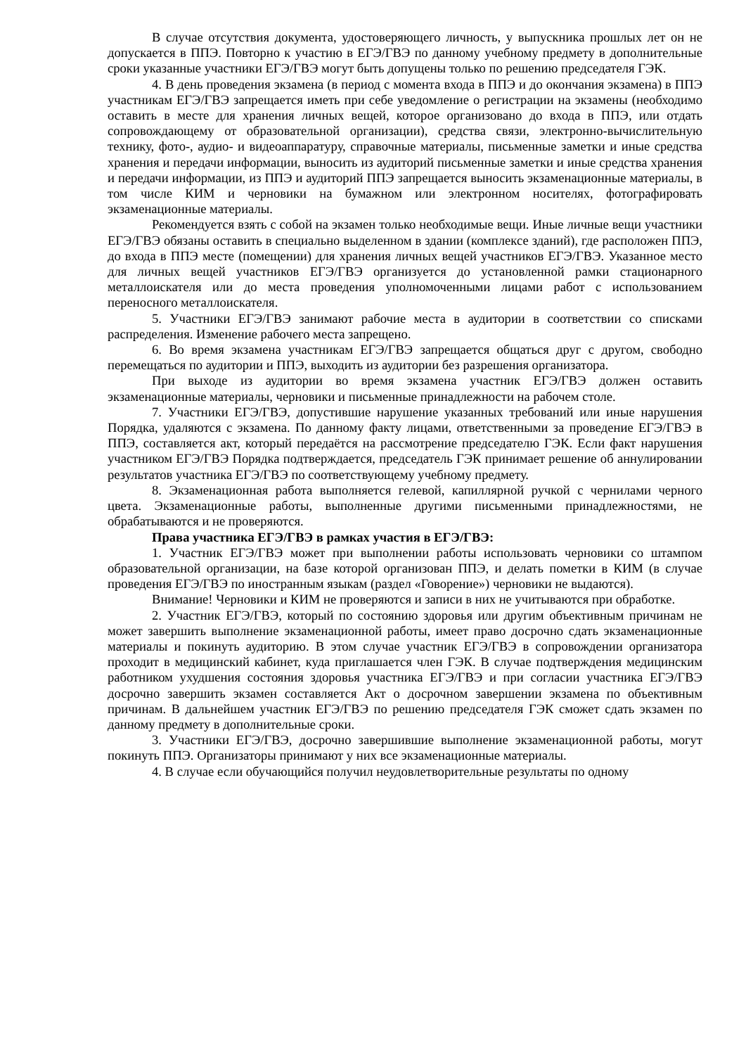В случае отсутствия документа, удостоверяющего личность, у выпускника прошлых лет он не допускается в ППЭ. Повторно к участию в ЕГЭ/ГВЭ по данному учебному предмету в дополнительные сроки указанные участники ЕГЭ/ГВЭ могут быть допущены только по решению председателя ГЭК.
4. В день проведения экзамена (в период с момента входа в ППЭ и до окончания экзамена) в ППЭ участникам ЕГЭ/ГВЭ запрещается иметь при себе уведомление о регистрации на экзамены (необходимо оставить в месте для хранения личных вещей, которое организовано до входа в ППЭ, или отдать сопровождающему от образовательной организации), средства связи, электронно-вычислительную технику, фото-, аудио- и видеоаппаратуру, справочные материалы, письменные заметки и иные средства хранения и передачи информации, выносить из аудиторий письменные заметки и иные средства хранения и передачи информации, из ППЭ и аудиторий ППЭ запрещается выносить экзаменационные материалы, в том числе КИМ и черновики на бумажном или электронном носителях, фотографировать экзаменационные материалы.
Рекомендуется взять с собой на экзамен только необходимые вещи. Иные личные вещи участники ЕГЭ/ГВЭ обязаны оставить в специально выделенном в здании (комплексе зданий), где расположен ППЭ, до входа в ППЭ месте (помещении) для хранения личных вещей участников ЕГЭ/ГВЭ. Указанное место для личных вещей участников ЕГЭ/ГВЭ организуется до установленной рамки стационарного металлоискателя или до места проведения уполномоченными лицами работ с использованием переносного металлоискателя.
5. Участники ЕГЭ/ГВЭ занимают рабочие места в аудитории в соответствии со списками распределения. Изменение рабочего места запрещено.
6. Во время экзамена участникам ЕГЭ/ГВЭ запрещается общаться друг с другом, свободно перемещаться по аудитории и ППЭ, выходить из аудитории без разрешения организатора.
При выходе из аудитории во время экзамена участник ЕГЭ/ГВЭ должен оставить экзаменационные материалы, черновики и письменные принадлежности на рабочем столе.
7. Участники ЕГЭ/ГВЭ, допустившие нарушение указанных требований или иные нарушения Порядка, удаляются с экзамена. По данному факту лицами, ответственными за проведение ЕГЭ/ГВЭ в ППЭ, составляется акт, который передаётся на рассмотрение председателю ГЭК. Если факт нарушения участником ЕГЭ/ГВЭ Порядка подтверждается, председатель ГЭК принимает решение об аннулировании результатов участника ЕГЭ/ГВЭ по соответствующему учебному предмету.
8. Экзаменационная работа выполняется гелевой, капиллярной ручкой с чернилами черного цвета. Экзаменационные работы, выполненные другими письменными принадлежностями, не обрабатываются и не проверяются.
Права участника ЕГЭ/ГВЭ в рамках участия в ЕГЭ/ГВЭ:
1. Участник ЕГЭ/ГВЭ может при выполнении работы использовать черновики со штампом образовательной организации, на базе которой организован ППЭ, и делать пометки в КИМ (в случае проведения ЕГЭ/ГВЭ по иностранным языкам (раздел «Говорение») черновики не выдаются).
Внимание! Черновики и КИМ не проверяются и записи в них не учитываются при обработке.
2. Участник ЕГЭ/ГВЭ, который по состоянию здоровья или другим объективным причинам не может завершить выполнение экзаменационной работы, имеет право досрочно сдать экзаменационные материалы и покинуть аудиторию. В этом случае участник ЕГЭ/ГВЭ в сопровождении организатора проходит в медицинский кабинет, куда приглашается член ГЭК. В случае подтверждения медицинским работником ухудшения состояния здоровья участника ЕГЭ/ГВЭ и при согласии участника ЕГЭ/ГВЭ досрочно завершить экзамен составляется Акт о досрочном завершении экзамена по объективным причинам. В дальнейшем участник ЕГЭ/ГВЭ по решению председателя ГЭК сможет сдать экзамен по данному предмету в дополнительные сроки.
3. Участники ЕГЭ/ГВЭ, досрочно завершившие выполнение экзаменационной работы, могут покинуть ППЭ. Организаторы принимают у них все экзаменационные материалы.
4. В случае если обучающийся получил неудовлетворительные результаты по одному